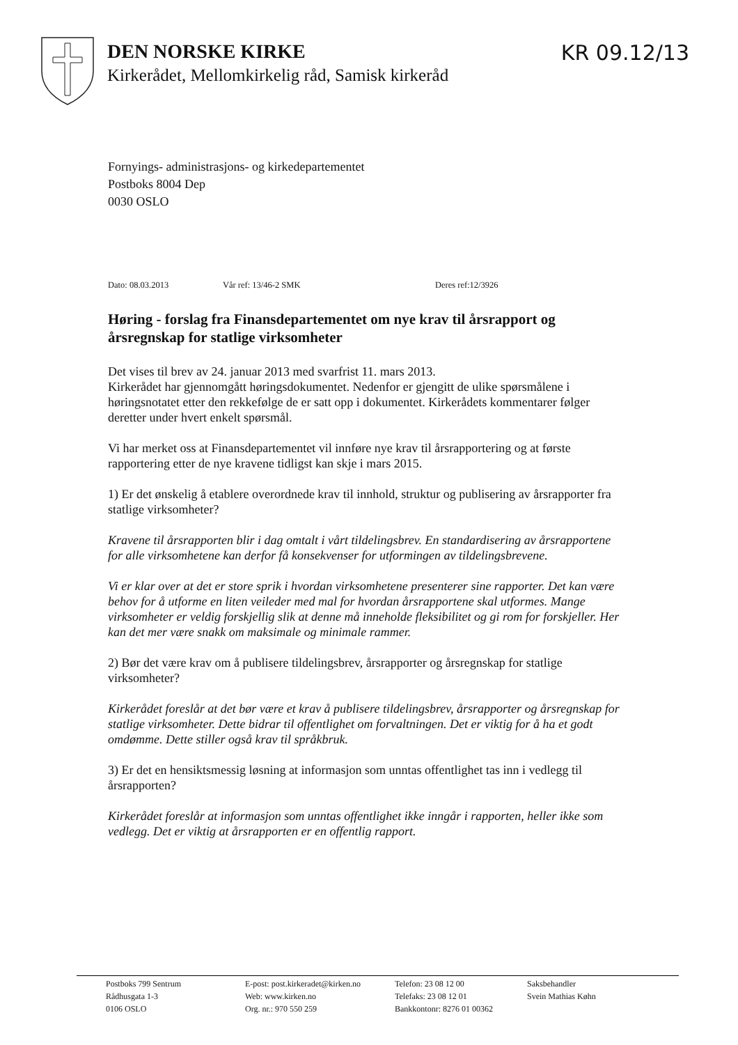DEN NORSKE KIRKE
Kirkerådet, Mellomkirkelig råd, Samisk kirkeråd
KR 09.12/13
Fornyings- administrasjons- og kirkedepartementet
Postboks 8004 Dep
0030 OSLO
Dato: 08.03.2013 Vår ref: 13/46-2 SMK Deres ref:12/3926
Høring - forslag fra Finansdepartementet om nye krav til årsrapport og årsregnskap for statlige virksomheter
Det vises til brev av 24. januar 2013 med svarfrist 11. mars 2013.
Kirkerådet har gjennomgått høringsdokumentet. Nedenfor er gjengitt de ulike spørsmålene i høringsnotatet etter den rekkefølge de er satt opp i dokumentet. Kirkerådets kommentarer følger deretter under hvert enkelt spørsmål.
Vi har merket oss at Finansdepartementet vil innføre nye krav til årsrapportering og at første rapportering etter de nye kravene tidligst kan skje i mars 2015.
1) Er det ønskelig å etablere overordnede krav til innhold, struktur og publisering av årsrapporter fra statlige virksomheter?
Kravene til årsrapporten blir i dag omtalt i vårt tildelingsbrev. En standardisering av årsrapportene for alle virksomhetene kan derfor få konsekvenser for utformingen av tildelingsbrevene.
Vi er klar over at det er store sprik i hvordan virksomhetene presenterer sine rapporter. Det kan være behov for å utforme en liten veileder med mal for hvordan årsrapportene skal utformes. Mange virksomheter er veldig forskjellig slik at denne må inneholde fleksibilitet og gi rom for forskjeller. Her kan det mer være snakk om maksimale og minimale rammer.
2) Bør det være krav om å publisere tildelingsbrev, årsrapporter og årsregnskap for statlige virksomheter?
Kirkerådet foreslår at det bør være et krav å publisere tildelingsbrev, årsrapporter og årsregnskap for statlige virksomheter. Dette bidrar til offentlighet om forvaltningen. Det er viktig for å ha et godt omdømme. Dette stiller også krav til språkbruk.
3) Er det en hensiktsmessig løsning at informasjon som unntas offentlighet tas inn i vedlegg til årsrapporten?
Kirkerådet foreslår at informasjon som unntas offentlighet ikke inngår i rapporten, heller ikke som vedlegg. Det er viktig at årsrapporten er en offentlig rapport.
Postboks 799 Sentrum
Rådhusgata 1-3
0106 OSLO
E-post: post.kirkeradet@kirken.no
Web: www.kirken.no
Org. nr.: 970 550 259
Telefon: 23 08 12 00
Telefaks: 23 08 12 01
Bankkontonr: 8276 01 00362
Saksbehandler
Svein Mathias Køhn